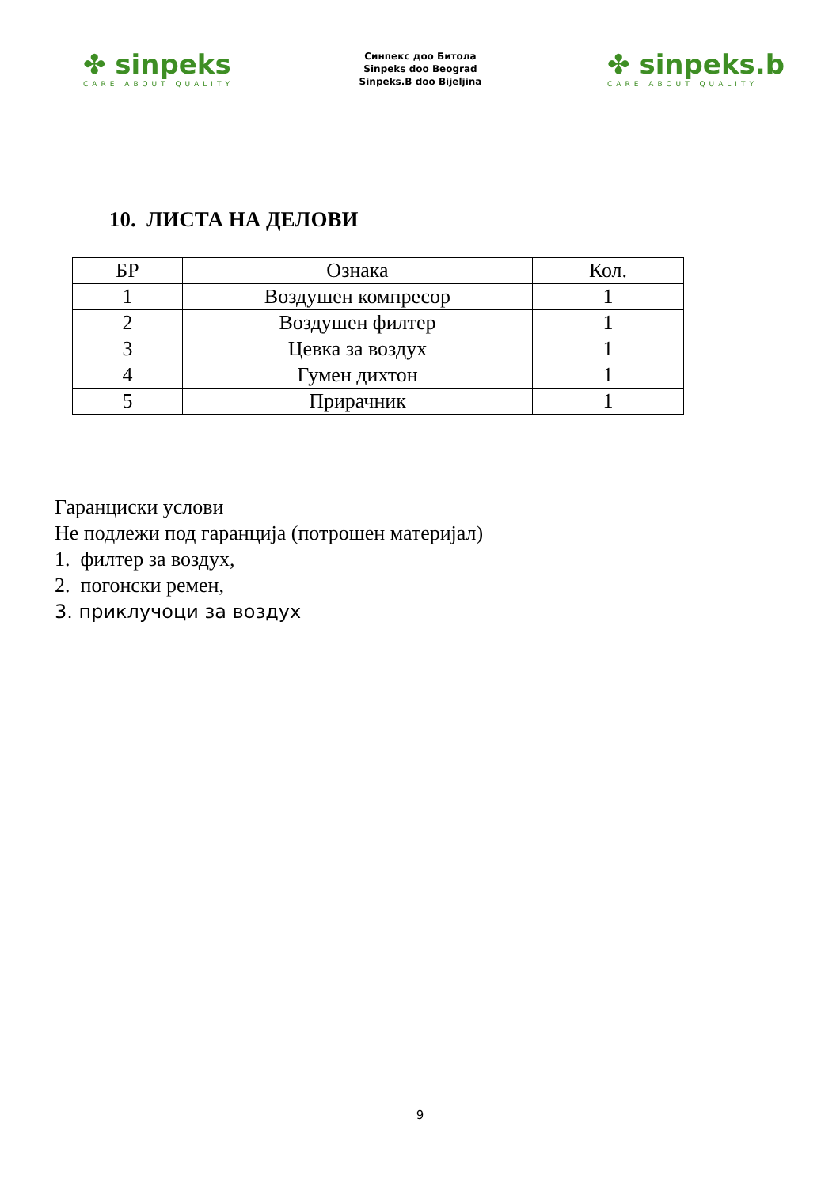✤ sinpeks
CARE ABOUT QUALITY
Синпекс доо Битола
Sinpeks doo Beograd
Sinpeks.B doo Bijeljina
✤ sinpeks.b
CARE ABOUT QUALITY
10. ЛИСТА НА ДЕЛОВИ
| БР | Ознака | Кол. |
| --- | --- | --- |
| 1 | Воздушен компресор | 1 |
| 2 | Воздушен филтер | 1 |
| 3 | Цевка за воздух | 1 |
| 4 | Гумен дихтон | 1 |
| 5 | Прирачник | 1 |
Гаранциски услови
Не подлежи под гаранција (потрошен материјал)
1. филтер за воздух,
2. погонски ремен,
3. приклучоци за воздух
9